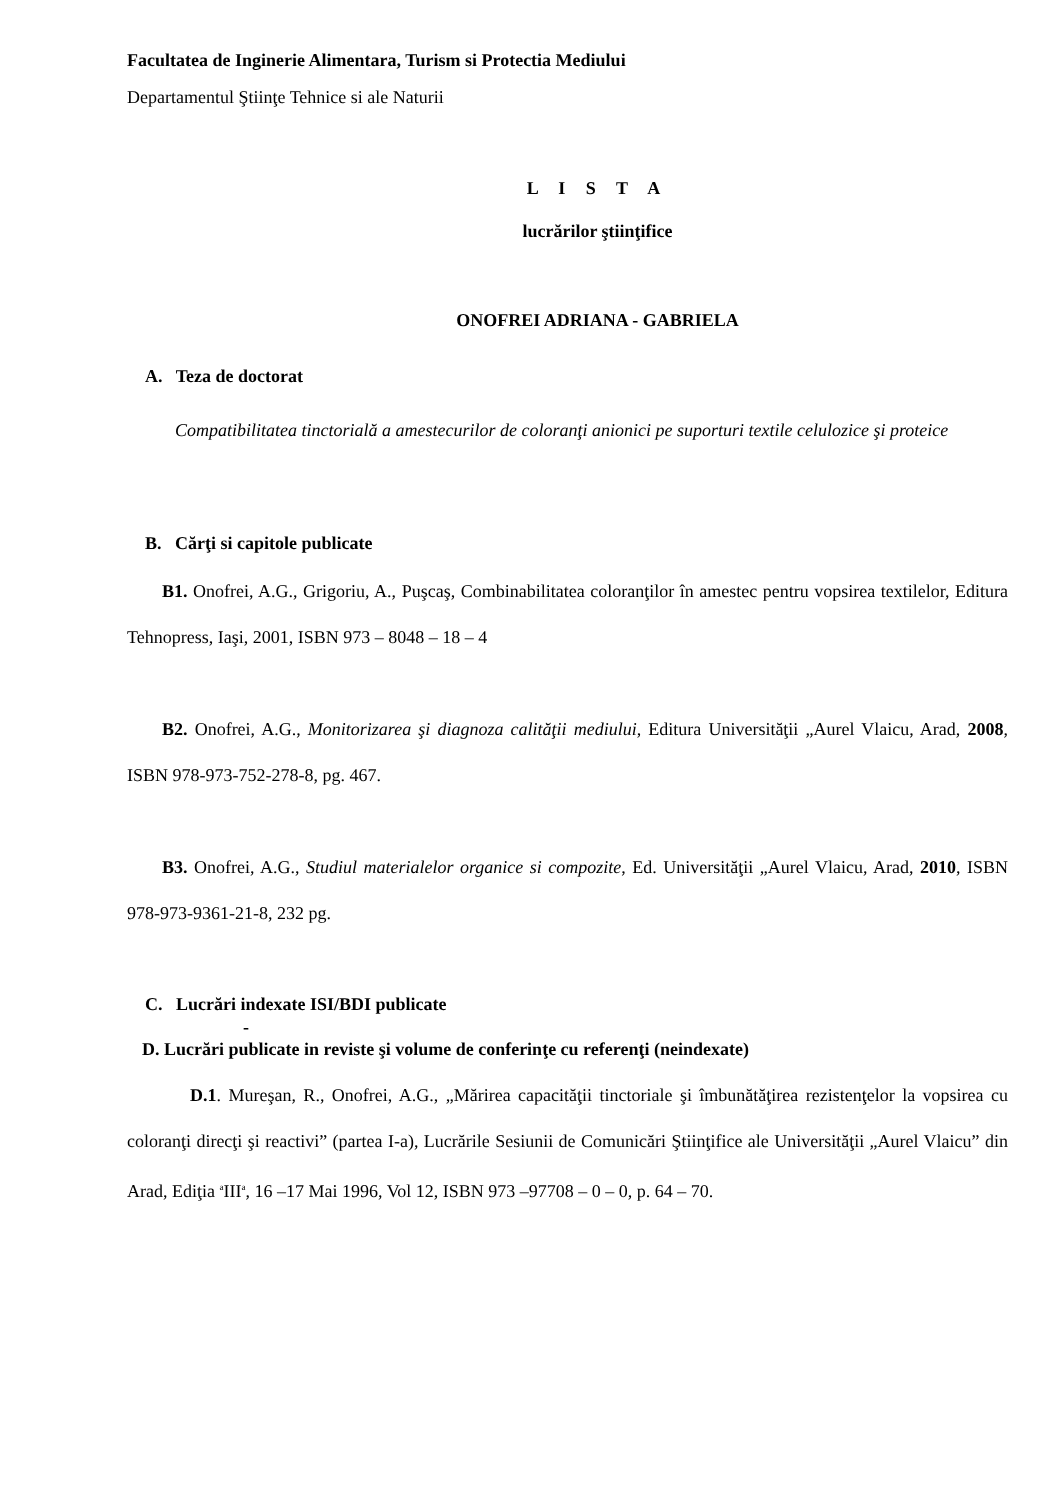Facultatea de Inginerie Alimentara, Turism si Protectia Mediului
Departamentul Ştiinţe Tehnice si ale Naturii
L I S T A
lucrărilor ştiinţifice
ONOFREI ADRIANA - GABRIELA
A. Teza de doctorat
Compatibilitatea tinctorială a amestecurilor de coloranţi anionici pe suporturi textile celulozice şi proteice
B. Cărţi si capitole publicate
B1. Onofrei, A.G., Grigoriu, A., Puşcaş, Combinabilitatea coloranţilor în amestec pentru vopsirea textilelor, Editura Tehnopress, Iaşi, 2001, ISBN 973 – 8048 – 18 – 4
B2. Onofrei, A.G., Monitorizarea şi diagnoza calităţii mediului, Editura Universităţii „Aurel Vlaicu, Arad, 2008, ISBN 978-973-752-278-8, pg. 467.
B3. Onofrei, A.G., Studiul materialelor organice si compozite, Ed. Universităţii „Aurel Vlaicu, Arad, 2010, ISBN 978-973-9361-21-8, 232 pg.
C. Lucrări indexate ISI/BDI publicate
-
D. Lucrări publicate in reviste şi volume de conferinţe cu referenţi (neindexate)
D.1. Mureşan, R., Onofrei, A.G., „Mărirea capacităţii tinctoriale şi îmbunătăţirea rezistenţelor la vopsirea cu coloranţi direcţi şi reactivi” (partea I-a), Lucrările Sesiunii de Comunicări Ştiinţifice ale Universităţii „Aurel Vlaicu” din Arad, Ediţia <sup>a</sup>III<sup>a</sup>, 16 –17 Mai 1996, Vol 12, ISBN 973 –97708 – 0 – 0, p. 64 – 70.